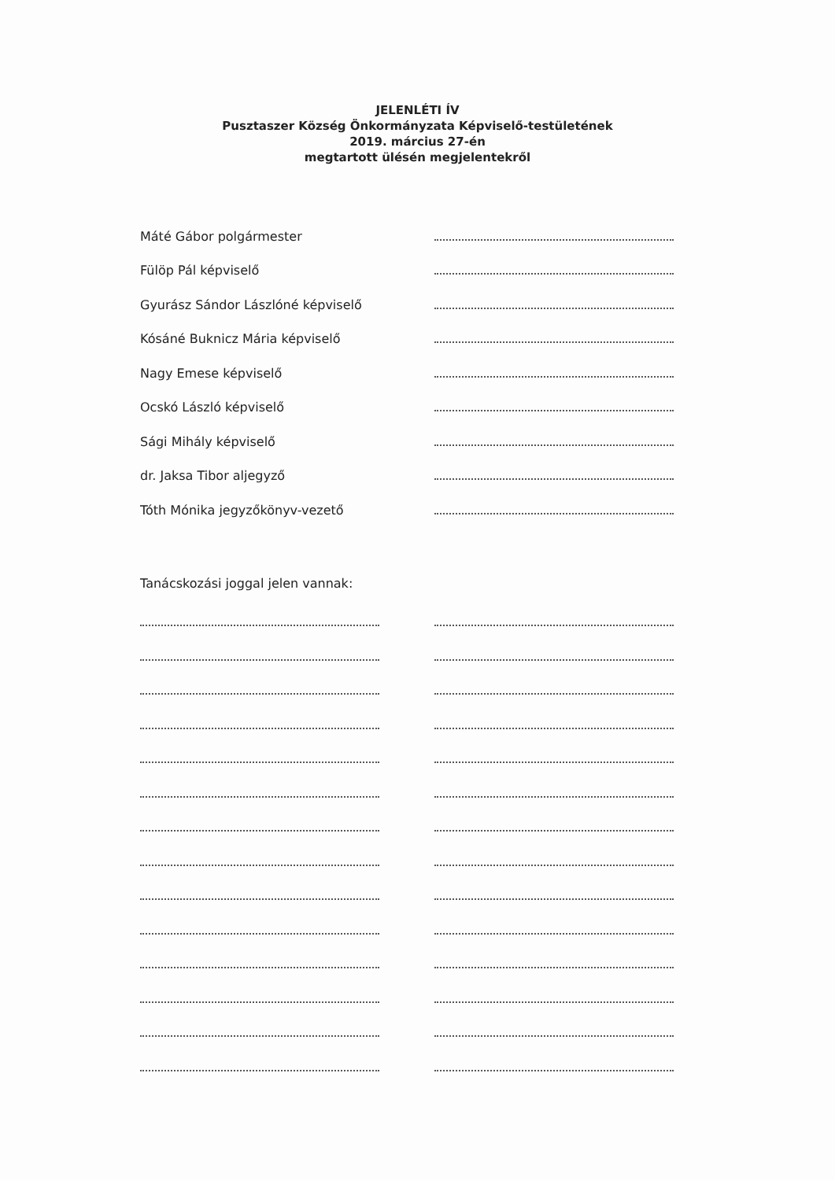JELENLÉTI ÍV
Pusztaszer Község Önkormányzata Képviselő-testületének
2019. március 27-én
megtartott ülésén megjelentekről
Máté Gábor polgármester
Fülöp Pál képviselő
Gyurász Sándor Lászlóné képviselő
Kósáné Buknicz Mária képviselő
Nagy Emese képviselő
Ocskó László képviselő
Sági Mihály képviselő
dr. Jaksa Tibor aljegyző
Tóth Mónika jegyzőkönyv-vezető
Tanácskozási joggal jelen vannak: